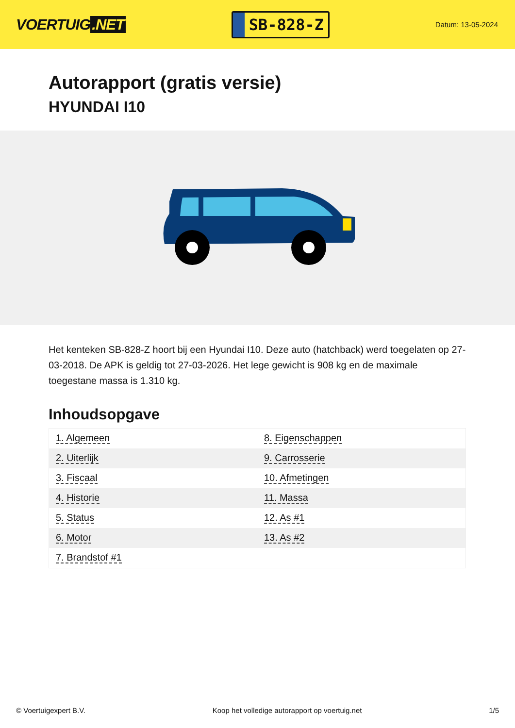VOERTUIG.NET
SB-828-Z
Datum: 13-05-2024
Autorapport (gratis versie)
HYUNDAI I10
Het kenteken SB-828-Z hoort bij een Hyundai I10. Deze auto (hatchback) werd toegelaten op 27-03-2018. De APK is geldig tot 27-03-2026. Het lege gewicht is 908 kg en de maximale toegestane massa is 1.310 kg.
Inhoudsopgave
| 1. Algemeen | 8. Eigenschappen |
| 2. Uiterlijk | 9. Carrosserie |
| 3. Fiscaal | 10. Afmetingen |
| 4. Historie | 11. Massa |
| 5. Status | 12. As #1 |
| 6. Motor | 13. As #2 |
| 7. Brandstof #1 | |
© Voertuigexpert B.V. Koop het volledige autorapport op voertuig.net 1/5